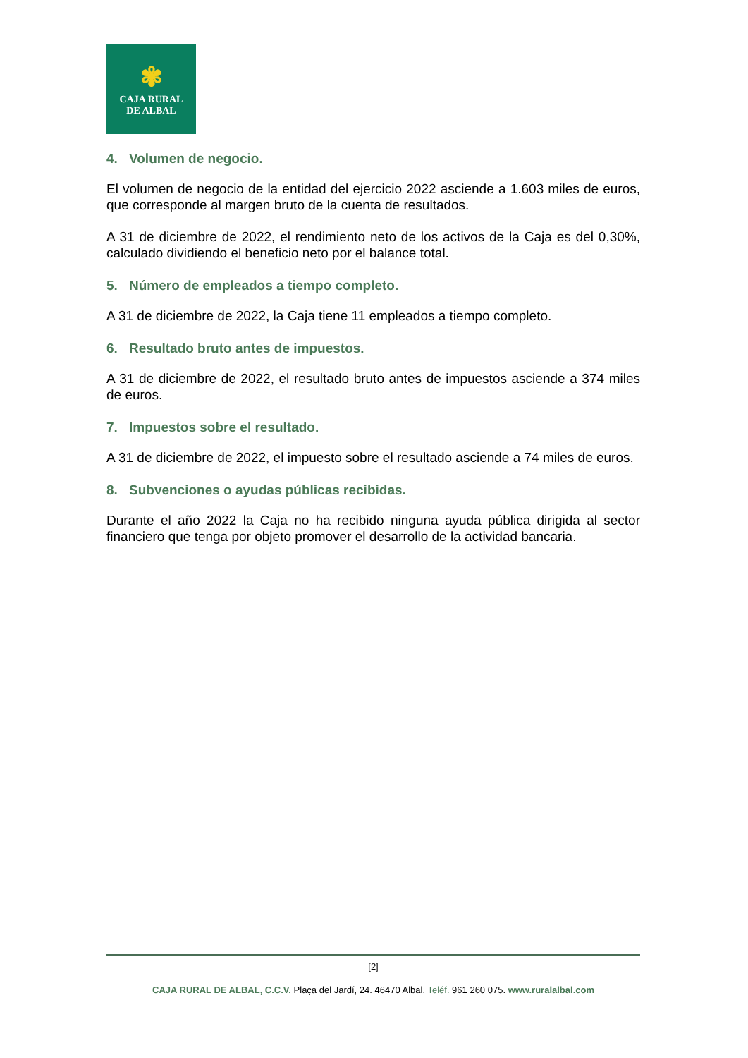✾
CAJA RURAL
DE ALBAL
4. Volumen de negocio.
El volumen de negocio de la entidad del ejercicio 2022 asciende a 1.603 miles de euros, que corresponde al margen bruto de la cuenta de resultados.
A 31 de diciembre de 2022, el rendimiento neto de los activos de la Caja es del 0,30%, calculado dividiendo el beneficio neto por el balance total.
5. Número de empleados a tiempo completo.
A 31 de diciembre de 2022, la Caja tiene 11 empleados a tiempo completo.
6. Resultado bruto antes de impuestos.
A 31 de diciembre de 2022, el resultado bruto antes de impuestos asciende a 374 miles de euros.
7. Impuestos sobre el resultado.
A 31 de diciembre de 2022, el impuesto sobre el resultado asciende a 74 miles de euros.
8. Subvenciones o ayudas públicas recibidas.
Durante el año 2022 la Caja no ha recibido ninguna ayuda pública dirigida al sector financiero que tenga por objeto promover el desarrollo de la actividad bancaria.
[2]
CAJA RURAL DE ALBAL, C.C.V. Plaça del Jardí, 24. 46470 Albal. Teléf. 961 260 075. www.ruralalbal.com